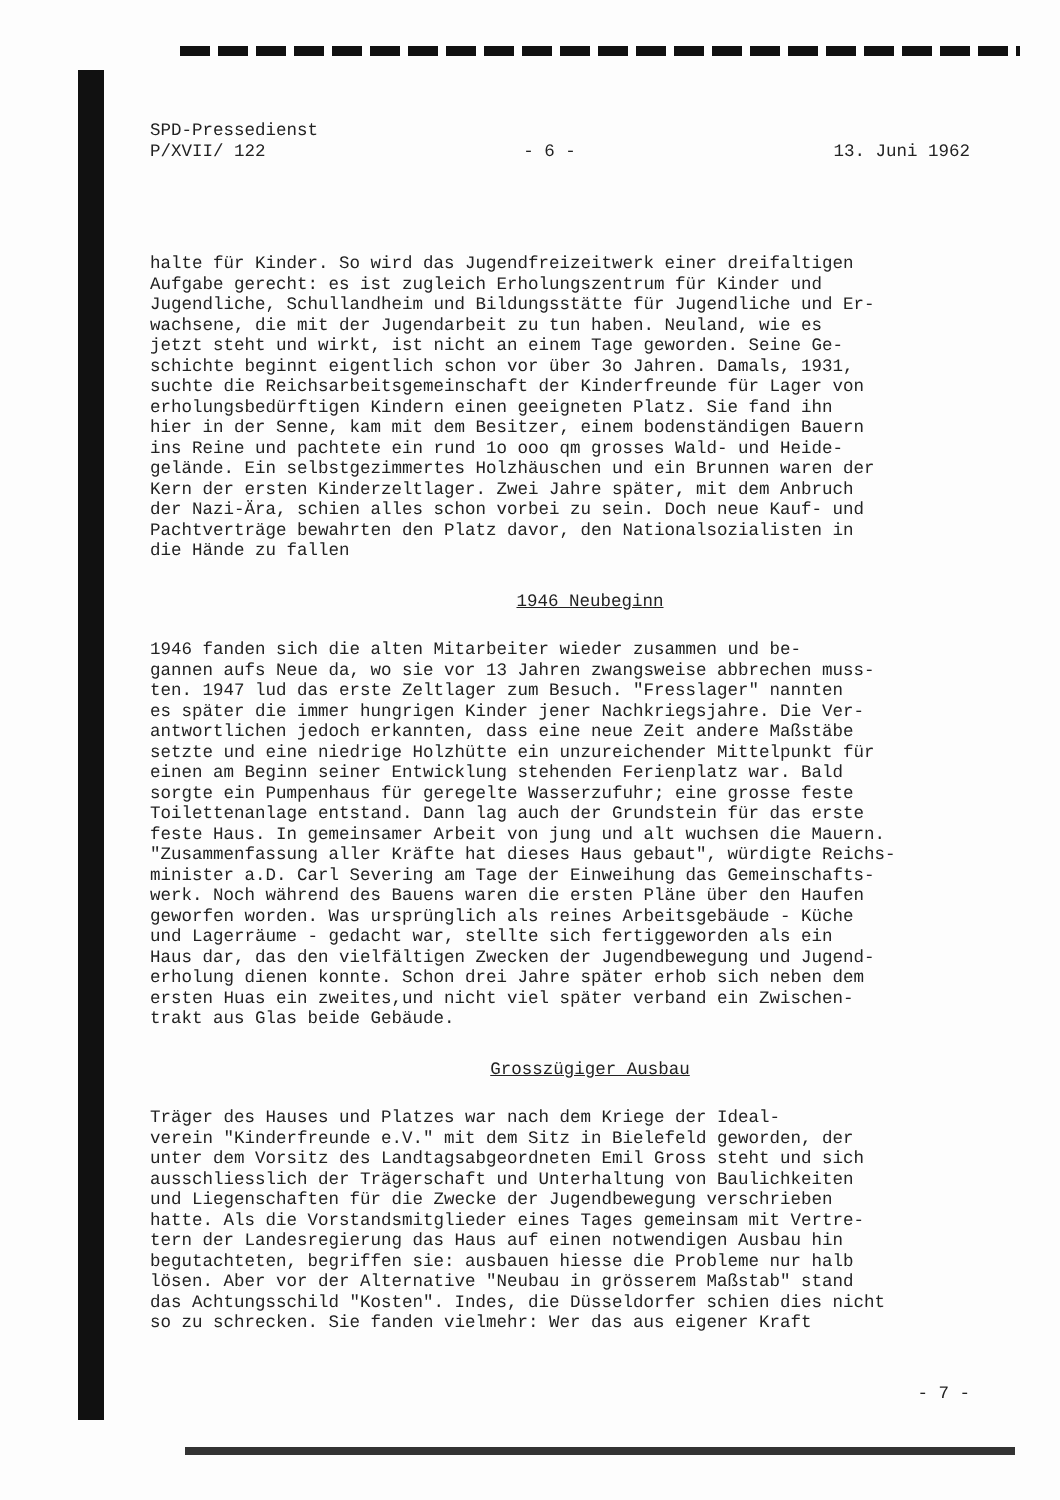SPD-Pressedienst
P/XVII/ 122 - 6 - 13. Juni 1962
halte für Kinder. So wird das Jugendfreizeitwerk einer dreifaltigen Aufgabe gerecht: es ist zugleich Erholungszentrum für Kinder und Jugendliche, Schullandheim und Bildungsstätte für Jugendliche und Er- wachsene, die mit der Jugendarbeit zu tun haben. Neuland, wie es jetzt steht und wirkt, ist nicht an einem Tage geworden. Seine Ge- schichte beginnt eigentlich schon vor über 3o Jahren. Damals, 1931, suchte die Reichsarbeitsgemeinschaft der Kinderfreunde für Lager von erholungsbedürftigen Kindern einen geeigneten Platz. Sie fand ihn hier in der Senne, kam mit dem Besitzer, einem bodenständigen Bauern ins Reine und pachtete ein rund 1o ooo qm grosses Wald- und Heide- gelände. Ein selbstgezimmertes Holzhäuschen und ein Brunnen waren der Kern der ersten Kinderzeltlager. Zwei Jahre später, mit dem Anbruch der Nazi-Ära, schien alles schon vorbei zu sein. Doch neue Kauf- und Pachtverträge bewahrten den Platz davor, den Nationalsozialisten in die Hände zu fallen
1946 Neubeginn
1946 fanden sich die alten Mitarbeiter wieder zusammen und be- gannen aufs Neue da, wo sie vor 13 Jahren zwangsweise abbrechen muss- ten. 1947 lud das erste Zeltlager zum Besuch. "Fresslager" nannten es später die immer hungrigen Kinder jener Nachkriegsjahre. Die Ver- antwortlichen jedoch erkannten, dass eine neue Zeit andere Maßstäbe setzte und eine niedrige Holzhütte ein unzureichender Mittelpunkt für einen am Beginn seiner Entwicklung stehenden Ferienplatz war. Bald sorgte ein Pumpenhaus für geregelte Wasserzufuhr; eine grosse feste Toilettenanlage entstand. Dann lag auch der Grundstein für das erste feste Haus. In gemeinsamer Arbeit von jung und alt wuchsen die Mauern. "Zusammenfassung aller Kräfte hat dieses Haus gebaut", würdigte Reichs- minister a.D. Carl Severing am Tage der Einweihung das Gemeinschafts- werk. Noch während des Bauens waren die ersten Pläne über den Haufen geworfen worden. Was ursprünglich als reines Arbeitsgebäude - Küche und Lagerräume - gedacht war, stellte sich fertiggeworden als ein Haus dar, das den vielfältigen Zwecken der Jugendbewegung und Jugend- erholung dienen konnte. Schon drei Jahre später erhob sich neben dem ersten Huas ein zweites,und nicht viel später verband ein Zwischen- trakt aus Glas beide Gebäude.
Grosszügiger Ausbau
Träger des Hauses und Platzes war nach dem Kriege der Ideal- verein "Kinderfreunde e.V." mit dem Sitz in Bielefeld geworden, der unter dem Vorsitz des Landtagsabgeordneten Emil Gross steht und sich ausschliesslich der Trägerschaft und Unterhaltung von Baulichkeiten und Liegenschaften für die Zwecke der Jugendbewegung verschrieben hatte. Als die Vorstandsmitglieder eines Tages gemeinsam mit Vertre- tern der Landesregierung das Haus auf einen notwendigen Ausbau hin begutachteten, begriffen sie: ausbauen hiesse die Probleme nur halb lösen. Aber vor der Alternative "Neubau in grösserem Maßstab" stand das Achtungsschild "Kosten". Indes, die Düsseldorfer schien dies nicht so zu schrecken. Sie fanden vielmehr: Wer das aus eigener Kraft
- 7 -